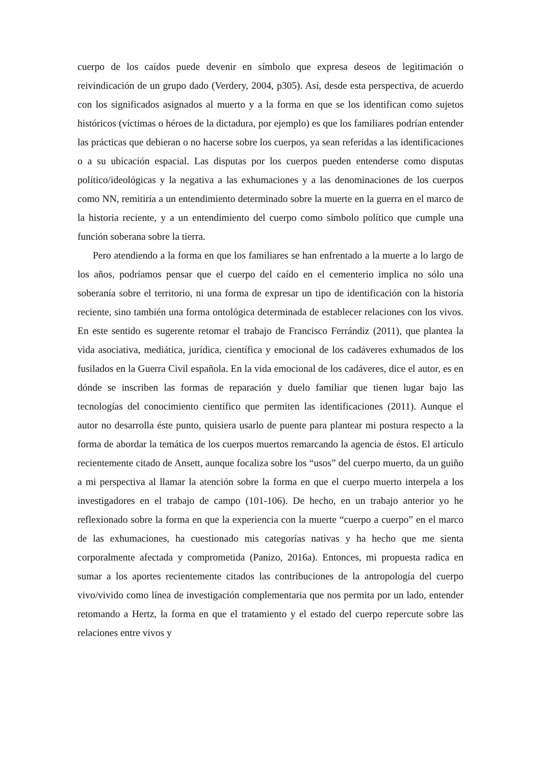cuerpo de los caídos puede devenir en símbolo que expresa deseos de legitimación o reivindicación de un grupo dado (Verdery, 2004, p305). Así, desde esta perspectiva, de acuerdo con los significados asignados al muerto y a la forma en que se los identifican como sujetos históricos (víctimas o héroes de la dictadura, por ejemplo) es que los familiares podrían entender las prácticas que debieran o no hacerse sobre los cuerpos, ya sean referidas a las identificaciones o a su ubicación espacial. Las disputas por los cuerpos pueden entenderse como disputas político/ideológicas y la negativa a las exhumaciones y a las denominaciones de los cuerpos como NN, remitiría a un entendimiento determinado sobre la muerte en la guerra en el marco de la historia reciente, y a un entendimiento del cuerpo como símbolo político que cumple una función soberana sobre la tierra.
Pero atendiendo a la forma en que los familiares se han enfrentado a la muerte a lo largo de los años, podríamos pensar que el cuerpo del caído en el cementerio implica no sólo una soberanía sobre el territorio, ni una forma de expresar un tipo de identificación con la historia reciente, sino también una forma ontológica determinada de establecer relaciones con los vivos. En este sentido es sugerente retomar el trabajo de Francisco Ferrándiz (2011), que plantea la vida asociativa, mediática, jurídica, científica y emocional de los cadáveres exhumados de los fusilados en la Guerra Civil española. En la vida emocional de los cadáveres, dice el autor, es en dónde se inscriben las formas de reparación y duelo familiar que tienen lugar bajo las tecnologías del conocimiento científico que permiten las identificaciones (2011). Aunque el autor no desarrolla éste punto, quisiera usarlo de puente para plantear mi postura respecto a la forma de abordar la temática de los cuerpos muertos remarcando la agencia de éstos. El artículo recientemente citado de Ansett, aunque focaliza sobre los “usos” del cuerpo muerto, da un guiño a mi perspectiva al llamar la atención sobre la forma en que el cuerpo muerto interpela a los investigadores en el trabajo de campo (101-106). De hecho, en un trabajo anterior yo he reflexionado sobre la forma en que la experiencia con la muerte “cuerpo a cuerpo” en el marco de las exhumaciones, ha cuestionado mis categorías nativas y ha hecho que me sienta corporalmente afectada y comprometida (Panizo, 2016a). Entonces, mi propuesta radica en sumar a los aportes recientemente citados las contribuciones de la antropología del cuerpo vivo/vivido como línea de investigación complementaria que nos permita por un lado, entender retomando a Hertz, la forma en que el tratamiento y el estado del cuerpo repercute sobre las relaciones entre vivos y